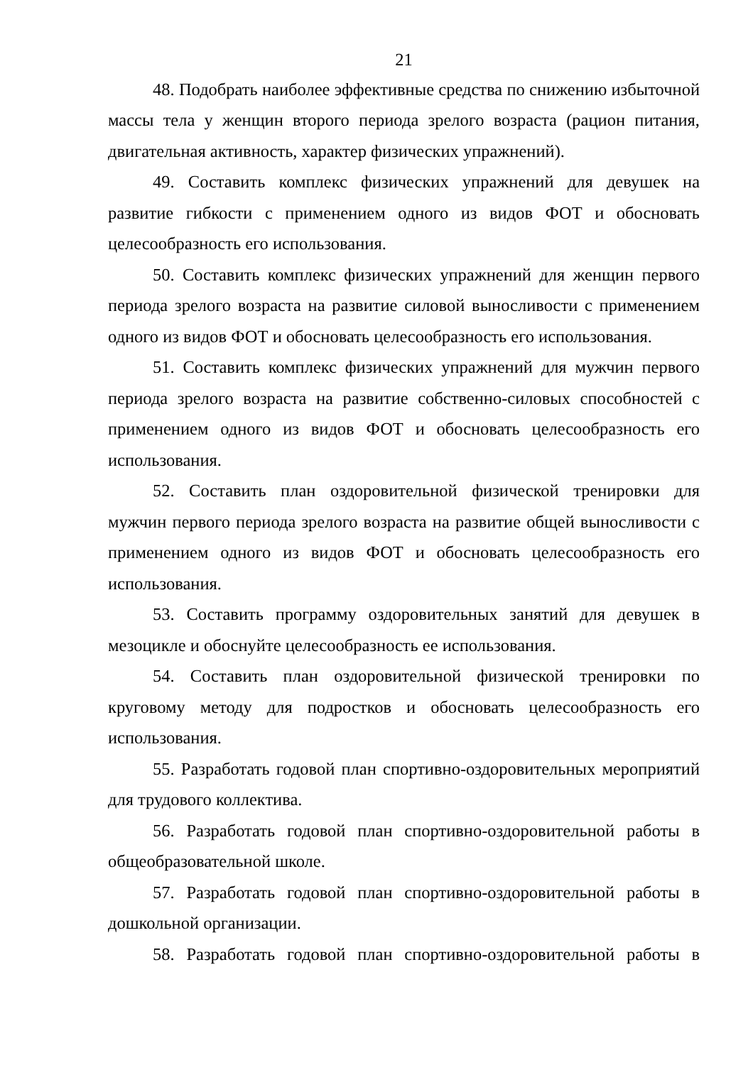21
48. Подобрать наиболее эффективные средства по снижению избыточной массы тела у женщин второго периода зрелого возраста (рацион питания, двигательная активность, характер физических упражнений).
49. Составить комплекс физических упражнений для девушек на развитие гибкости с применением одного из видов ФОТ и обосновать целесообразность его использования.
50. Составить комплекс физических упражнений для женщин первого периода зрелого возраста на развитие силовой выносливости с применением одного из видов ФОТ и обосновать целесообразность его использования.
51. Составить комплекс физических упражнений для мужчин первого периода зрелого возраста на развитие собственно-силовых способностей с применением одного из видов ФОТ и обосновать целесообразность его использования.
52. Составить план оздоровительной физической тренировки для мужчин первого периода зрелого возраста на развитие общей выносливости с применением одного из видов ФОТ и обосновать целесообразность его использования.
53. Составить программу оздоровительных занятий для девушек в мезоцикле и обоснуйте целесообразность ее использования.
54. Составить план оздоровительной физической тренировки по круговому методу для подростков и обосновать целесообразность его использования.
55. Разработать годовой план спортивно-оздоровительных мероприятий для трудового коллектива.
56. Разработать годовой план спортивно-оздоровительной работы в общеобразовательной школе.
57. Разработать годовой план спортивно-оздоровительной работы в дошкольной организации.
58. Разработать годовой план спортивно-оздоровительной работы в